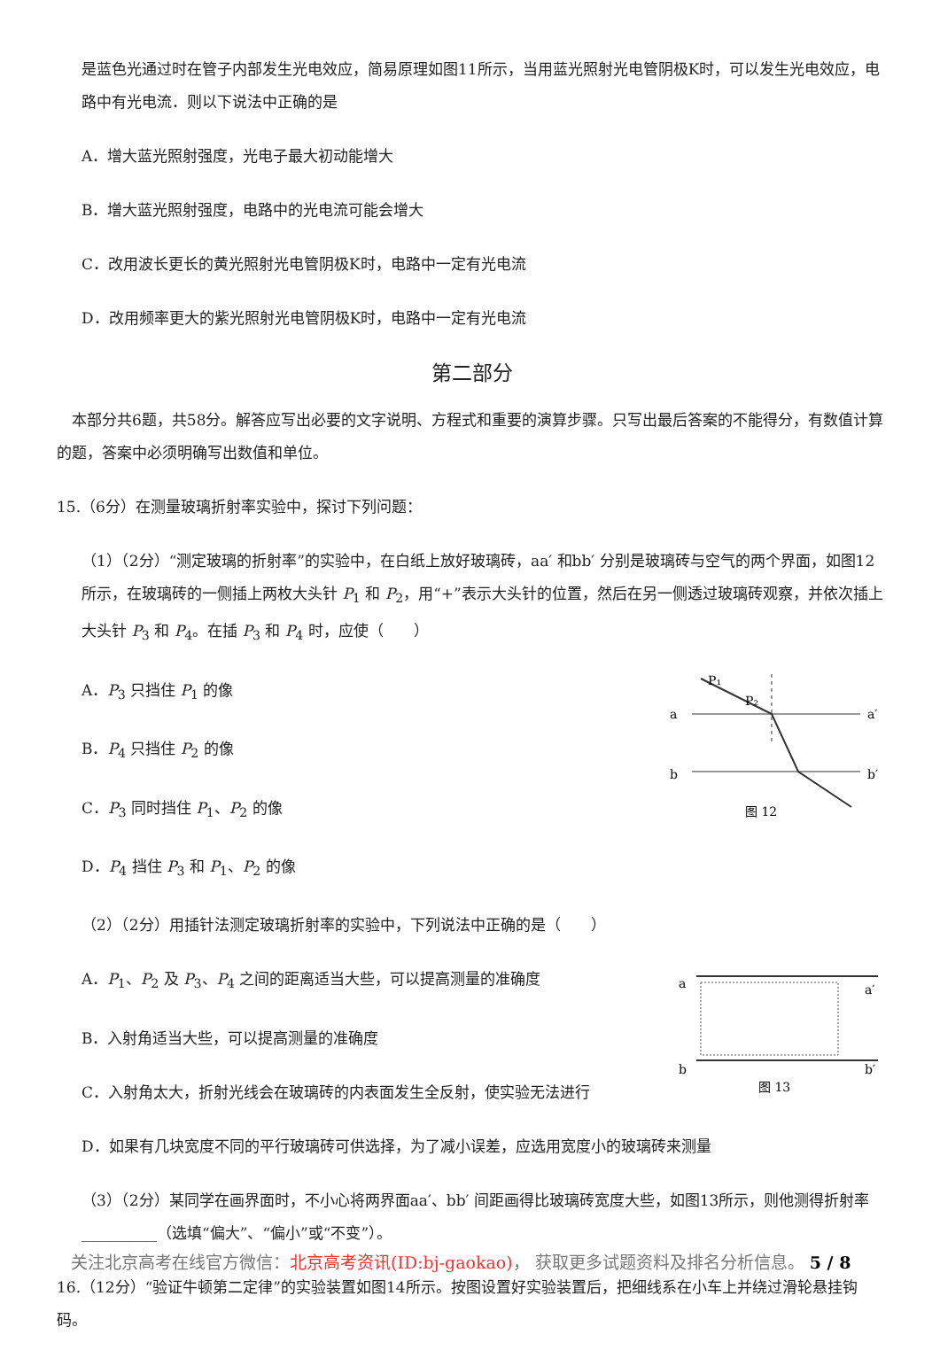是蓝色光通过时在管子内部发生光电效应，简易原理如图11所示，当用蓝光照射光电管阴极K时，可以发生光电效应，电路中有光电流．则以下说法中正确的是
A．增大蓝光照射强度，光电子最大初动能增大
B．增大蓝光照射强度，电路中的光电流可能会增大
C．改用波长更长的黄光照射光电管阴极K时，电路中一定有光电流
D．改用频率更大的紫光照射光电管阴极K时，电路中一定有光电流
第二部分
　本部分共6题，共58分。解答应写出必要的文字说明、方程式和重要的演算步骤。只写出最后答案的不能得分，有数值计算的题，答案中必须明确写出数值和单位。
15.（6分）在测量玻璃折射率实验中，探讨下列问题：
（1）（2分）“测定玻璃的折射率”的实验中，在白纸上放好玻璃砖，aa′ 和bb′ 分别是玻璃砖与空气的两个界面，如图12所示，在玻璃砖的一侧插上两枚大头针 P<sub>1</sub> 和 P<sub>2</sub>，用“+”表示大头针的位置，然后在另一侧透过玻璃砖观察，并依次插上大头针 P<sub>3</sub> 和 P<sub>4</sub>。在插 P<sub>3</sub> 和 P<sub>4</sub> 时，应使（　　）
A．P<sub>3</sub> 只挡住 P<sub>1</sub> 的像
B．P<sub>4</sub> 只挡住 P<sub>2</sub> 的像
C．P<sub>3</sub> 同时挡住 P<sub>1</sub>、P<sub>2</sub> 的像
D．P<sub>4</sub> 挡住 P<sub>3</sub> 和 P<sub>1</sub>、P<sub>2</sub> 的像
P₁
P₂
a
a′
b
b′
图 12
（2）（2分）用插针法测定玻璃折射率的实验中，下列说法中正确的是（　　）
A．P<sub>1</sub>、P<sub>2</sub> 及 P<sub>3</sub>、P<sub>4</sub> 之间的距离适当大些，可以提高测量的准确度
B．入射角适当大些，可以提高测量的准确度
C．入射角太大，折射光线会在玻璃砖的内表面发生全反射，使实验无法进行
a
a′
b
b′
图 13
D．如果有几块宽度不同的平行玻璃砖可供选择，为了减小误差，应选用宽度小的玻璃砖来测量
（3）（2分）某同学在画界面时，不小心将两界面aa′、bb′ 间距画得比玻璃砖宽度大些，如图13所示，则他测得折射率__________（选填“偏大”、“偏小”或“不变”）。
16.（12分）“验证牛顿第二定律”的实验装置如图14所示。按图设置好实验装置后，把细线系在小车上并绕过滑轮悬挂钩码。
关注北京高考在线官方微信：北京高考资讯(ID:bj-gaokao)， 获取更多试题资料及排名分析信息。 5 / 8